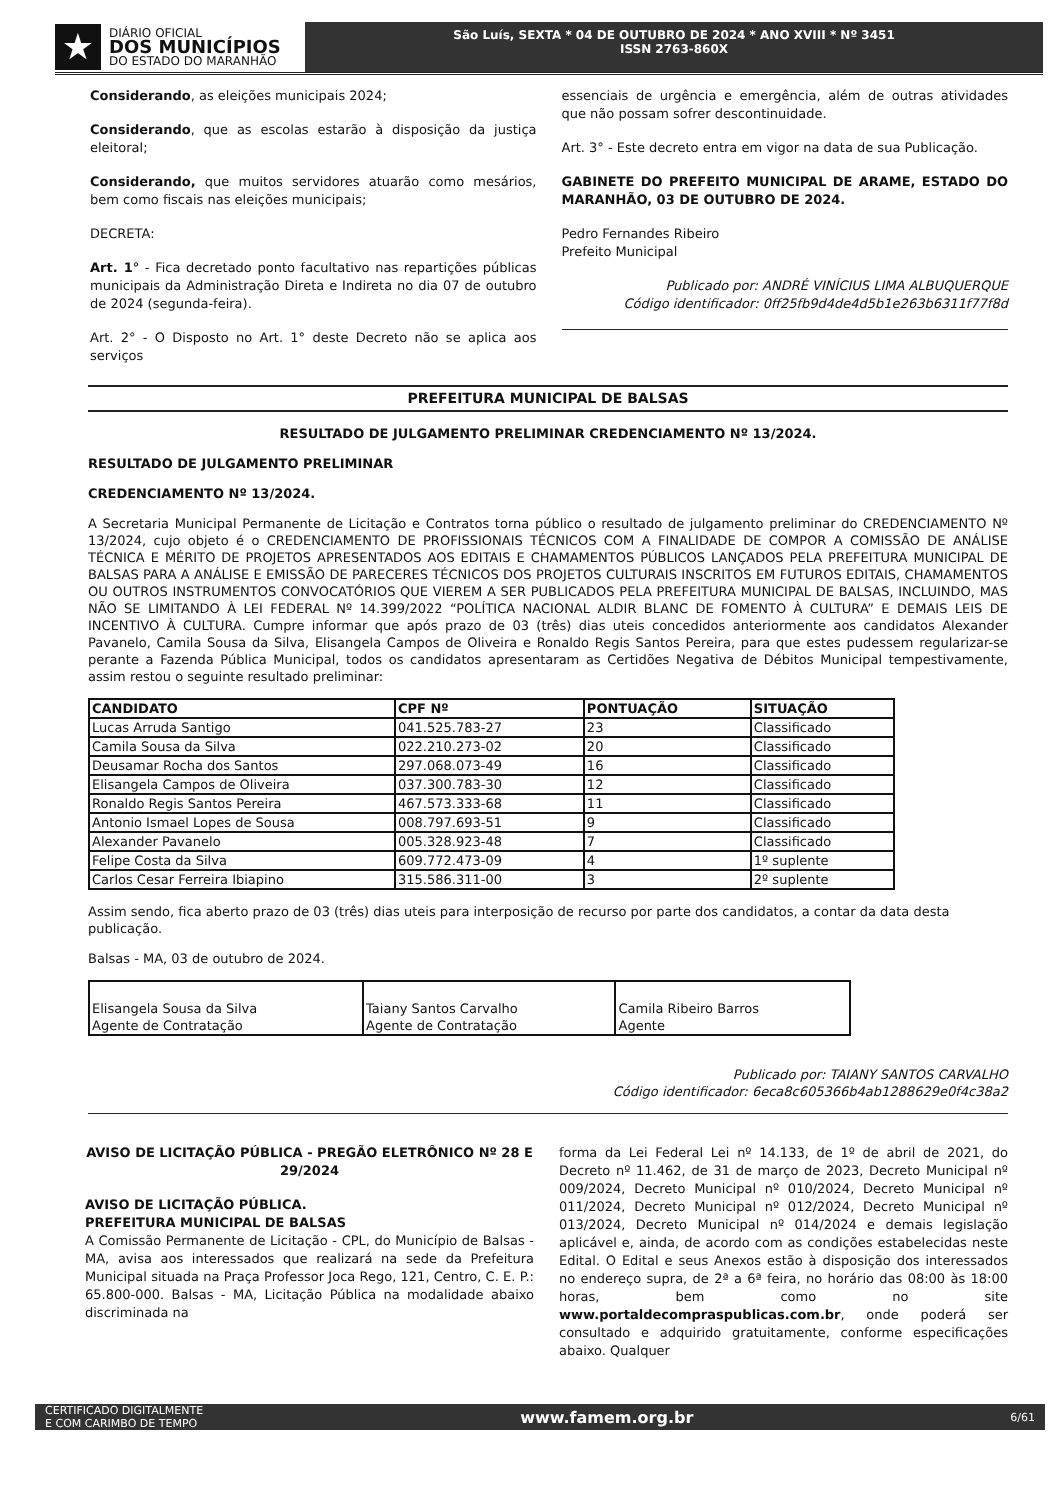★
DIÁRIO OFICIAL
DOS MUNICÍPIOS
DO ESTADO DO MARANHÃO
São Luís, SEXTA * 04 DE OUTUBRO DE 2024 * ANO XVIII * Nº 3451
ISSN 2763-860X
Considerando, as eleições municipais 2024;
Considerando, que as escolas estarão à disposição da justiça eleitoral;
Considerando, que muitos servidores atuarão como mesários, bem como fiscais nas eleições municipais;
DECRETA:
Art. 1° - Fica decretado ponto facultativo nas repartições públicas municipais da Administração Direta e Indireta no dia 07 de outubro de 2024 (segunda-feira).
Art. 2° - O Disposto no Art. 1° deste Decreto não se aplica aos serviços
essenciais de urgência e emergência, além de outras atividades que não possam sofrer descontinuidade.
Art. 3° - Este decreto entra em vigor na data de sua Publicação.
GABINETE DO PREFEITO MUNICIPAL DE ARAME, ESTADO DO MARANHÃO, 03 DE OUTUBRO DE 2024.
Pedro Fernandes Ribeiro
Prefeito Municipal
Publicado por: ANDRÉ VINÍCIUS LIMA ALBUQUERQUE
Código identificador: 0ff25fb9d4de4d5b1e263b6311f77f8d
PREFEITURA MUNICIPAL DE BALSAS
RESULTADO DE JULGAMENTO PRELIMINAR CREDENCIAMENTO Nº 13/2024.
RESULTADO DE JULGAMENTO PRELIMINAR
CREDENCIAMENTO Nº 13/2024.
A Secretaria Municipal Permanente de Licitação e Contratos torna público o resultado de julgamento preliminar do CREDENCIAMENTO Nº 13/2024, cujo objeto é o CREDENCIAMENTO DE PROFISSIONAIS TÉCNICOS COM A FINALIDADE DE COMPOR A COMISSÃO DE ANÁLISE TÉCNICA E MÉRITO DE PROJETOS APRESENTADOS AOS EDITAIS E CHAMAMENTOS PÚBLICOS LANÇADOS PELA PREFEITURA MUNICIPAL DE BALSAS PARA A ANÁLISE E EMISSÃO DE PARECERES TÉCNICOS DOS PROJETOS CULTURAIS INSCRITOS EM FUTUROS EDITAIS, CHAMAMENTOS OU OUTROS INSTRUMENTOS CONVOCATÓRIOS QUE VIEREM A SER PUBLICADOS PELA PREFEITURA MUNICIPAL DE BALSAS, INCLUINDO, MAS NÃO SE LIMITANDO À LEI FEDERAL Nº 14.399/2022 “POLÍTICA NACIONAL ALDIR BLANC DE FOMENTO À CULTURA” E DEMAIS LEIS DE INCENTIVO À CULTURA. Cumpre informar que após prazo de 03 (três) dias uteis concedidos anteriormente aos candidatos Alexander Pavanelo, Camila Sousa da Silva, Elisangela Campos de Oliveira e Ronaldo Regis Santos Pereira, para que estes pudessem regularizar-se perante a Fazenda Pública Municipal, todos os candidatos apresentaram as Certidões Negativa de Débitos Municipal tempestivamente, assim restou o seguinte resultado preliminar:
| CANDIDATO | CPF Nº | PONTUAÇÃO | SITUAÇÃO |
| --- | --- | --- | --- |
| Lucas Arruda Santigo | 041.525.783-27 | 23 | Classificado |
| Camila Sousa da Silva | 022.210.273-02 | 20 | Classificado |
| Deusamar Rocha dos Santos | 297.068.073-49 | 16 | Classificado |
| Elisangela Campos de Oliveira | 037.300.783-30 | 12 | Classificado |
| Ronaldo Regis Santos Pereira | 467.573.333-68 | 11 | Classificado |
| Antonio Ismael Lopes de Sousa | 008.797.693-51 | 9 | Classificado |
| Alexander Pavanelo | 005.328.923-48 | 7 | Classificado |
| Felipe Costa da Silva | 609.772.473-09 | 4 | 1º suplente |
| Carlos Cesar Ferreira Ibiapino | 315.586.311-00 | 3 | 2º suplente |
Assim sendo, fica aberto prazo de 03 (três) dias uteis para interposição de recurso por parte dos candidatos, a contar da data desta publicação.
Balsas - MA, 03 de outubro de 2024.
| Elisangela Sousa da Silva Agente de Contratação | Taiany Santos Carvalho Agente de Contratação | Camila Ribeiro Barros Agente |
Publicado por: TAIANY SANTOS CARVALHO
Código identificador: 6eca8c605366b4ab1288629e0f4c38a2
AVISO DE LICITAÇÃO PÚBLICA - PREGÃO ELETRÔNICO Nº 28 E 29/2024
AVISO DE LICITAÇÃO PÚBLICA.
PREFEITURA MUNICIPAL DE BALSAS
A Comissão Permanente de Licitação - CPL, do Município de Balsas - MA, avisa aos interessados que realizará na sede da Prefeitura Municipal situada na Praça Professor Joca Rego, 121, Centro, C. E. P.: 65.800-000. Balsas - MA, Licitação Pública na modalidade abaixo discriminada na
forma da Lei Federal Lei nº 14.133, de 1º de abril de 2021, do Decreto nº 11.462, de 31 de março de 2023, Decreto Municipal nº 009/2024, Decreto Municipal nº 010/2024, Decreto Municipal nº 011/2024, Decreto Municipal nº 012/2024, Decreto Municipal nº 013/2024, Decreto Municipal nº 014/2024 e demais legislação aplicável e, ainda, de acordo com as condições estabelecidas neste Edital. O Edital e seus Anexos estão à disposição dos interessados no endereço supra, de 2ª a 6ª feira, no horário das 08:00 às 18:00 horas, bem como no site www.portaldecompraspublicas.com.br, onde poderá ser consultado e adquirido gratuitamente, conforme especificações abaixo. Qualquer
CERTIFICADO DIGITALMENTE
E COM CARIMBO DE TEMPO www.famem.org.br 6/61